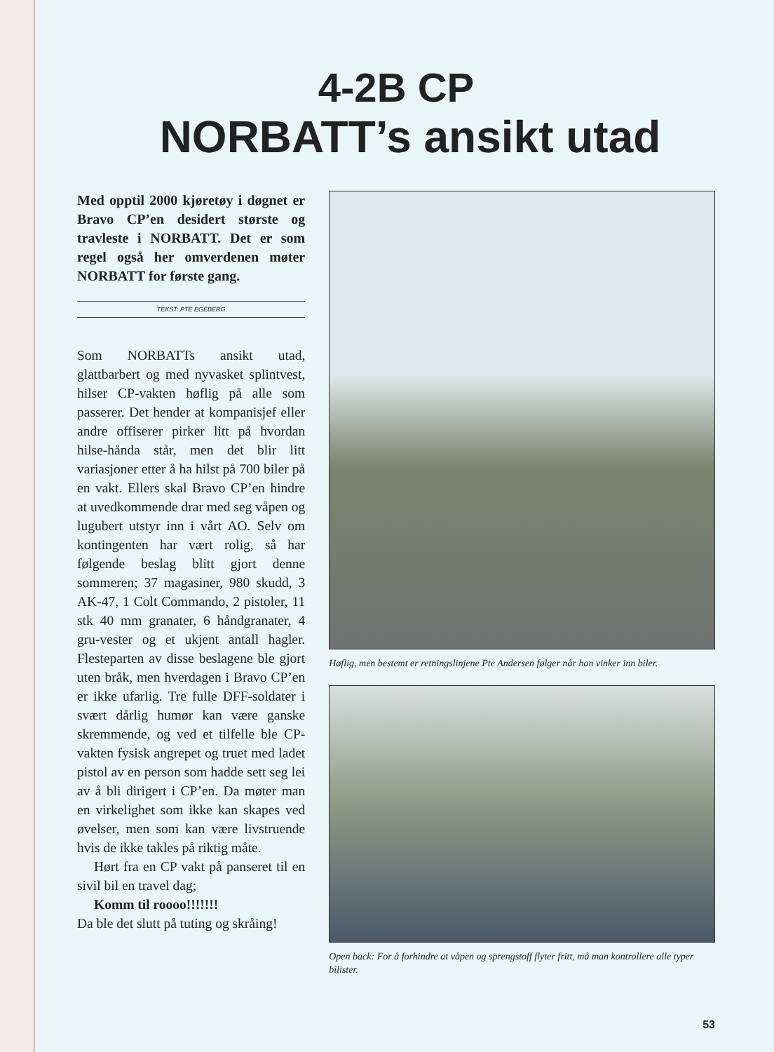4-2B CP
NORBATT’s ansikt utad
Med opptil 2000 kjøretøy i døgnet er Bravo CP’en desidert største og travleste i NORBATT. Det er som regel også her omverdenen møter NORBATT for første gang.
TEKST: PTE EGEBERG
Som NORBATTs ansikt utad, glattbarbert og med nyvasket splintvest, hilser CP-vakten høflig på alle som passerer. Det hender at kompanisjef eller andre offiserer pirker litt på hvordan hilse-hånda står, men det blir litt variasjoner etter å ha hilst på 700 biler på en vakt. Ellers skal Bravo CP’en hindre at uvedkommende drar med seg våpen og lugubert utstyr inn i vårt AO. Selv om kontingenten har vært rolig, så har følgende beslag blitt gjort denne sommeren; 37 magasiner, 980 skudd, 3 AK-47, 1 Colt Commando, 2 pistoler, 11 stk 40 mm granater, 6 håndgranater, 4 gru-vester og et ukjent antall hagler. Flesteparten av disse beslagene ble gjort uten bråk, men hverdagen i Bravo CP’en er ikke ufarlig. Tre fulle DFF-soldater i svært dårlig humør kan være ganske skremmende, og ved et tilfelle ble CP-vakten fysisk angrepet og truet med ladet pistol av en person som hadde sett seg lei av å bli dirigert i CP’en. Da møter man en virkelighet som ikke kan skapes ved øvelser, men som kan være livstruende hvis de ikke takles på riktig måte.
Hørt fra en CP vakt på panseret til en sivil bil en travel dag;
Komm til roooo!!!!!!!
Da ble det slutt på tuting og skråing!
Høflig, men bestemt er retningslinjene Pte Andersen følger når han vinker inn biler.
Open back: For å forhindre at våpen og sprengstoff flyter fritt, må man kontrollere alle typer bilister.
53